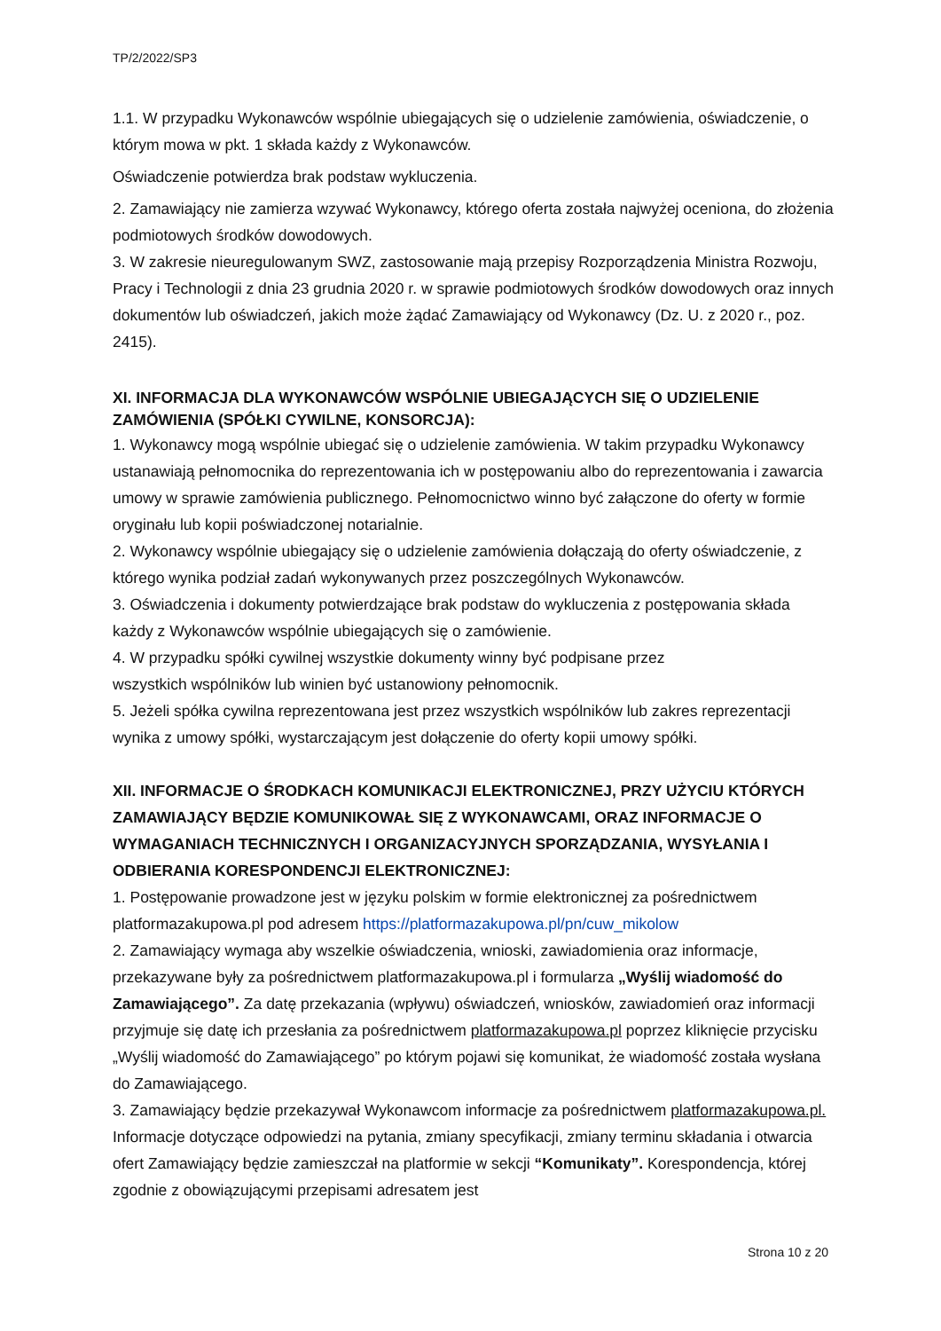TP/2/2022/SP3
1.1. W przypadku Wykonawców wspólnie ubiegających się o udzielenie zamówienia, oświadczenie, o którym mowa w pkt. 1 składa każdy z Wykonawców.
Oświadczenie potwierdza brak podstaw wykluczenia.
2. Zamawiający nie zamierza wzywać Wykonawcy, którego oferta została najwyżej oceniona, do złożenia podmiotowych środków dowodowych.
3. W zakresie nieuregulowanym SWZ, zastosowanie mają przepisy Rozporządzenia Ministra Rozwoju, Pracy i Technologii z dnia 23 grudnia 2020 r. w sprawie podmiotowych środków dowodowych oraz innych dokumentów lub oświadczeń, jakich może żądać Zamawiający od Wykonawcy (Dz. U. z 2020 r., poz. 2415).
XI. INFORMACJA DLA WYKONAWCÓW WSPÓLNIE UBIEGAJĄCYCH SIĘ O UDZIELENIE ZAMÓWIENIA (SPÓŁKI CYWILNE, KONSORCJA):
1. Wykonawcy mogą wspólnie ubiegać się o udzielenie zamówienia. W takim przypadku Wykonawcy ustanawiają pełnomocnika do reprezentowania ich w postępowaniu albo do reprezentowania i zawarcia umowy w sprawie zamówienia publicznego. Pełnomocnictwo winno być załączone do oferty w formie oryginału lub kopii poświadczonej notarialnie.
2. Wykonawcy wspólnie ubiegający się o udzielenie zamówienia dołączają do oferty oświadczenie, z którego wynika podział zadań wykonywanych przez poszczególnych Wykonawców.
3. Oświadczenia i dokumenty potwierdzające brak podstaw do wykluczenia z postępowania składa każdy z Wykonawców wspólnie ubiegających się o zamówienie.
4. W przypadku spółki cywilnej wszystkie dokumenty winny być podpisane przez
wszystkich wspólników lub winien być ustanowiony pełnomocnik.
5. Jeżeli spółka cywilna reprezentowana jest przez wszystkich wspólników lub zakres reprezentacji wynika z umowy spółki, wystarczającym jest dołączenie do oferty kopii umowy spółki.
XII. INFORMACJE O ŚRODKACH KOMUNIKACJI ELEKTRONICZNEJ, PRZY UŻYCIU KTÓRYCH ZAMAWIAJĄCY BĘDZIE KOMUNIKOWAŁ SIĘ Z WYKONAWCAMI, ORAZ INFORMACJE O WYMAGANIACH TECHNICZNYCH I ORGANIZACYJNYCH SPORZĄDZANIA, WYSYŁANIA I ODBIERANIA KORESPONDENCJI ELEKTRONICZNEJ:
1. Postępowanie prowadzone jest w języku polskim w formie elektronicznej za pośrednictwem platformazakupowa.pl pod adresem https://platformazakupowa.pl/pn/cuw_mikolow
2. Zamawiający wymaga aby wszelkie oświadczenia, wnioski, zawiadomienia oraz informacje, przekazywane były za pośrednictwem platformazakupowa.pl i formularza „Wyślij wiadomość do Zamawiającego”. Za datę przekazania (wpływu) oświadczeń, wniosków, zawiadomień oraz informacji przyjmuje się datę ich przesłania za pośrednictwem platformazakupowa.pl poprzez kliknięcie przycisku „Wyślij wiadomość do Zamawiającego” po którym pojawi się komunikat, że wiadomość została wysłana do Zamawiającego.
3. Zamawiający będzie przekazywał Wykonawcom informacje za pośrednictwem platformazakupowa.pl. Informacje dotyczące odpowiedzi na pytania, zmiany specyfikacji, zmiany terminu składania i otwarcia ofert Zamawiający będzie zamieszczał na platformie w sekcji “Komunikaty”. Korespondencja, której zgodnie z obowiązującymi przepisami adresatem jest
Strona 10 z 20